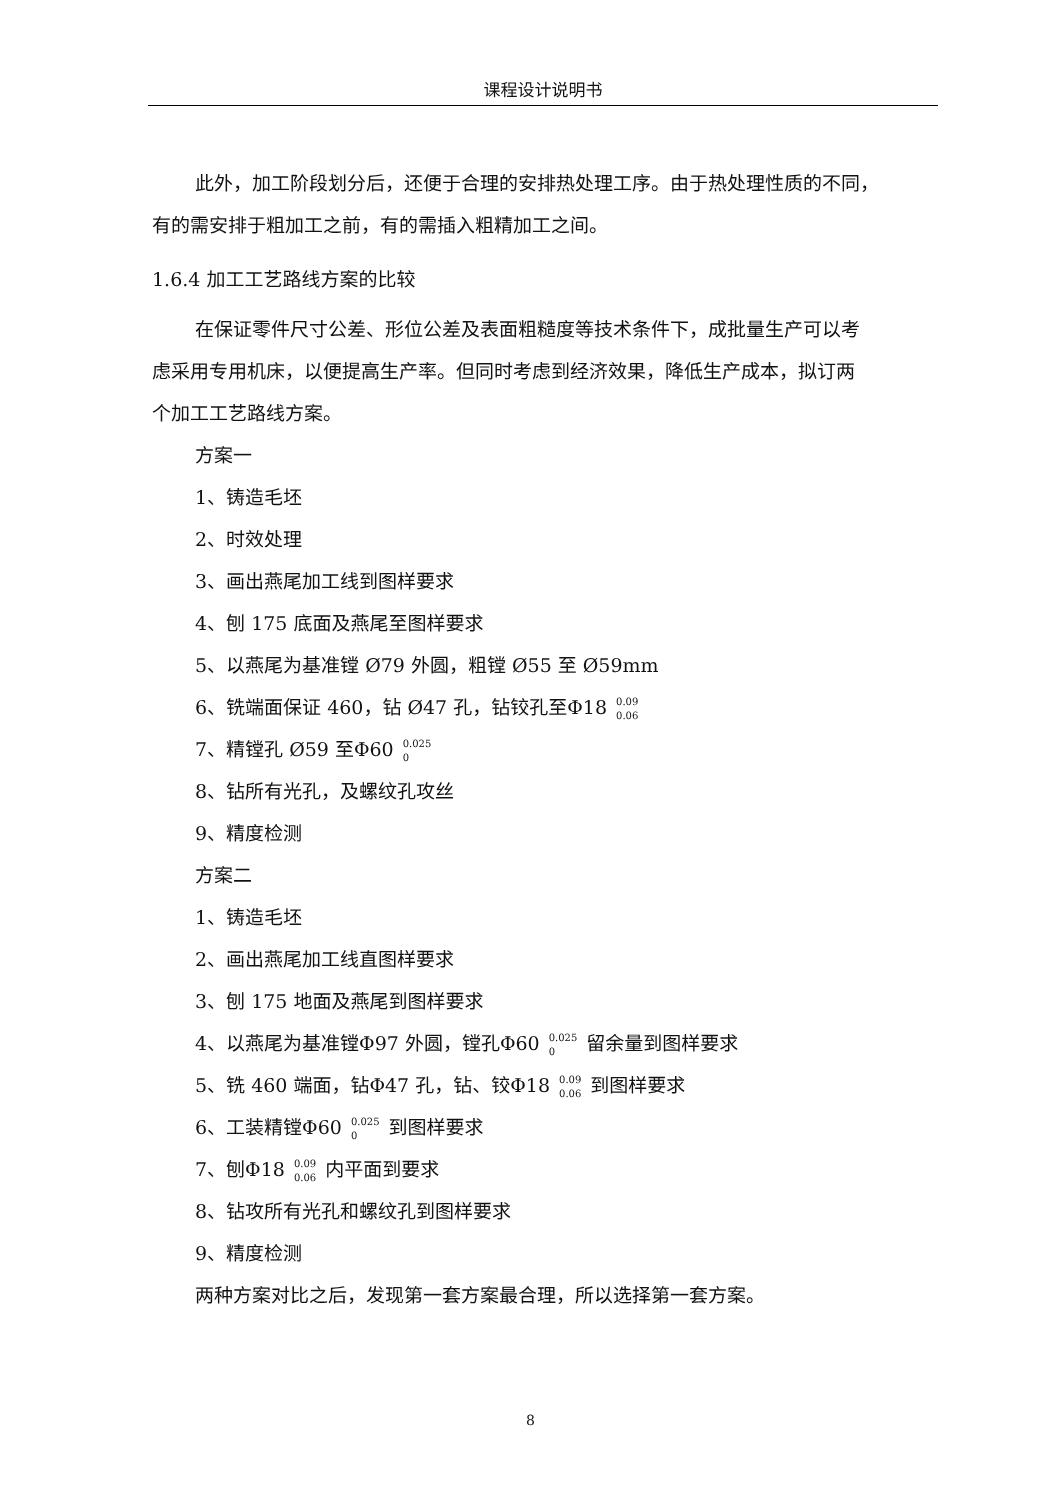课程设计说明书
此外，加工阶段划分后，还便于合理的安排热处理工序。由于热处理性质的不同，
有的需安排于粗加工之前，有的需插入粗精加工之间。
1.6.4 加工工艺路线方案的比较
在保证零件尺寸公差、形位公差及表面粗糙度等技术条件下，成批量生产可以考
虑采用专用机床，以便提高生产率。但同时考虑到经济效果，降低生产成本，拟订两
个加工工艺路线方案。
方案一
1、铸造毛坯
2、时效处理
3、画出燕尾加工线到图样要求
4、刨 175 底面及燕尾至图样要求
5、以燕尾为基准镗 Ø79 外圆，粗镗 Ø55 至 Ø59mm
6、铣端面保证 460，钻 Ø47 孔，钻铰孔至Φ18 0.09
0.06
7、精镗孔 Ø59 至Φ60 0.025
0
8、钻所有光孔，及螺纹孔攻丝
9、精度检测
方案二
1、铸造毛坯
2、画出燕尾加工线直图样要求
3、刨 175 地面及燕尾到图样要求
4、以燕尾为基准镗Φ97 外圆，镗孔Φ60 0.025
0 留余量到图样要求
5、铣 460 端面，钻Φ47 孔，钻、铰Φ18 0.09
0.06 到图样要求
6、工装精镗Φ60 0.025
0 到图样要求
7、刨Φ18 0.09
0.06 内平面到要求
8、钻攻所有光孔和螺纹孔到图样要求
9、精度检测
两种方案对比之后，发现第一套方案最合理，所以选择第一套方案。
8